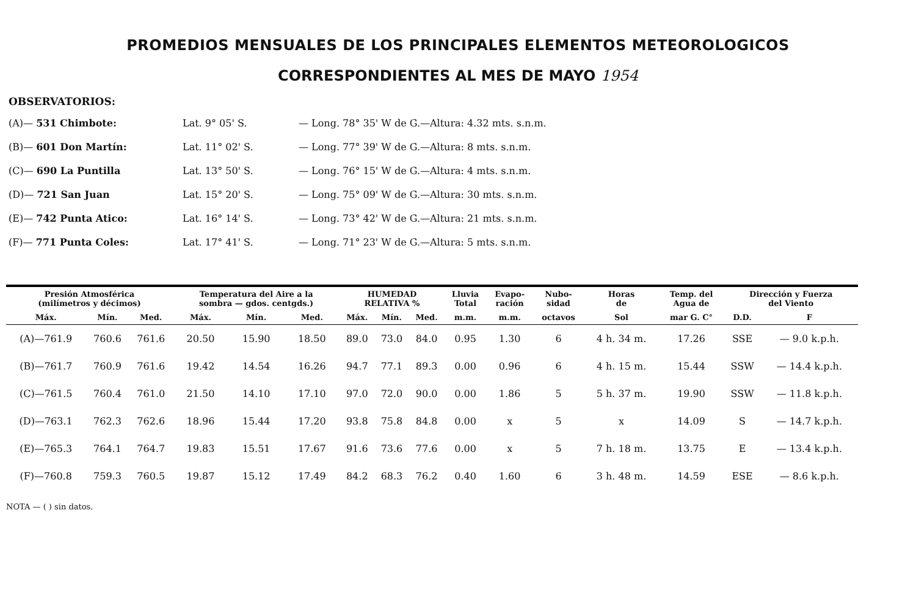PROMEDIOS MENSUALES DE LOS PRINCIPALES ELEMENTOS METEOROLOGICOS
CORRESPONDIENTES AL MES DE MAYO 1954
OBSERVATORIOS:
(A)— 531 Chimbote:
Lat. 9° 05' S.
— Long. 78° 35' W de G.—Altura: 4.32 mts. s.n.m.
(B)— 601 Don Martín:
Lat. 11° 02' S.
— Long. 77° 39' W de G.—Altura: 8 mts. s.n.m.
(C)— 690 La Puntilla
Lat. 13° 50' S.
— Long. 76° 15' W de G.—Altura: 4 mts. s.n.m.
(D)— 721 San Juan
Lat. 15° 20' S.
— Long. 75° 09' W de G.—Altura: 30 mts. s.n.m.
(E)— 742 Punta Atico:
Lat. 16° 14' S.
— Long. 73° 42' W de G.—Altura: 21 mts. s.n.m.
(F)— 771 Punta Coles:
Lat. 17° 41' S.
— Long. 71° 23' W de G.—Altura: 5 mts. s.n.m.
| Presión Atmosférica (milímetros y décimos) | | | Temperatura del Aire a la sombra — gdos. centgds.) | | | HUMEDAD RELATIVA % | | | Lluvia Total | Evapo- ración | Nubo- sidad | Horas de | Temp. del Agua de | Dirección y Fuerza del Viento | |
| --- | --- | --- | --- | --- | --- | --- | --- | --- | --- | --- | --- | --- | --- | --- | --- |
| Máx. | Mín. | Med. | Máx. | Mín. | Med. | Máx. | Mín. | Med. | m.m. | m.m. | octavos | Sol | mar G. C° | D.D. | F |
| (A)—761.9 | 760.6 | 761.6 | 20.50 | 15.90 | 18.50 | 89.0 | 73.0 | 84.0 | 0.95 | 1.30 | 6 | 4 h. 34 m. | 17.26 | SSE | — 9.0 k.p.h. |
| (B)—761.7 | 760.9 | 761.6 | 19.42 | 14.54 | 16.26 | 94.7 | 77.1 | 89.3 | 0.00 | 0.96 | 6 | 4 h. 15 m. | 15.44 | SSW | — 14.4 k.p.h. |
| (C)—761.5 | 760.4 | 761.0 | 21.50 | 14.10 | 17.10 | 97.0 | 72.0 | 90.0 | 0.00 | 1.86 | 5 | 5 h. 37 m. | 19.90 | SSW | — 11.8 k.p.h. |
| (D)—763.1 | 762.3 | 762.6 | 18.96 | 15.44 | 17.20 | 93.8 | 75.8 | 84.8 | 0.00 | x | 5 | x | 14.09 | S | — 14.7 k.p.h. |
| (E)—765.3 | 764.1 | 764.7 | 19.83 | 15.51 | 17.67 | 91.6 | 73.6 | 77.6 | 0.00 | x | 5 | 7 h. 18 m. | 13.75 | E | — 13.4 k.p.h. |
| (F)—760.8 | 759.3 | 760.5 | 19.87 | 15.12 | 17.49 | 84.2 | 68.3 | 76.2 | 0.40 | 1.60 | 6 | 3 h. 48 m. | 14.59 | ESE | — 8.6 k.p.h. |
NOTA — ( ) sin datos.